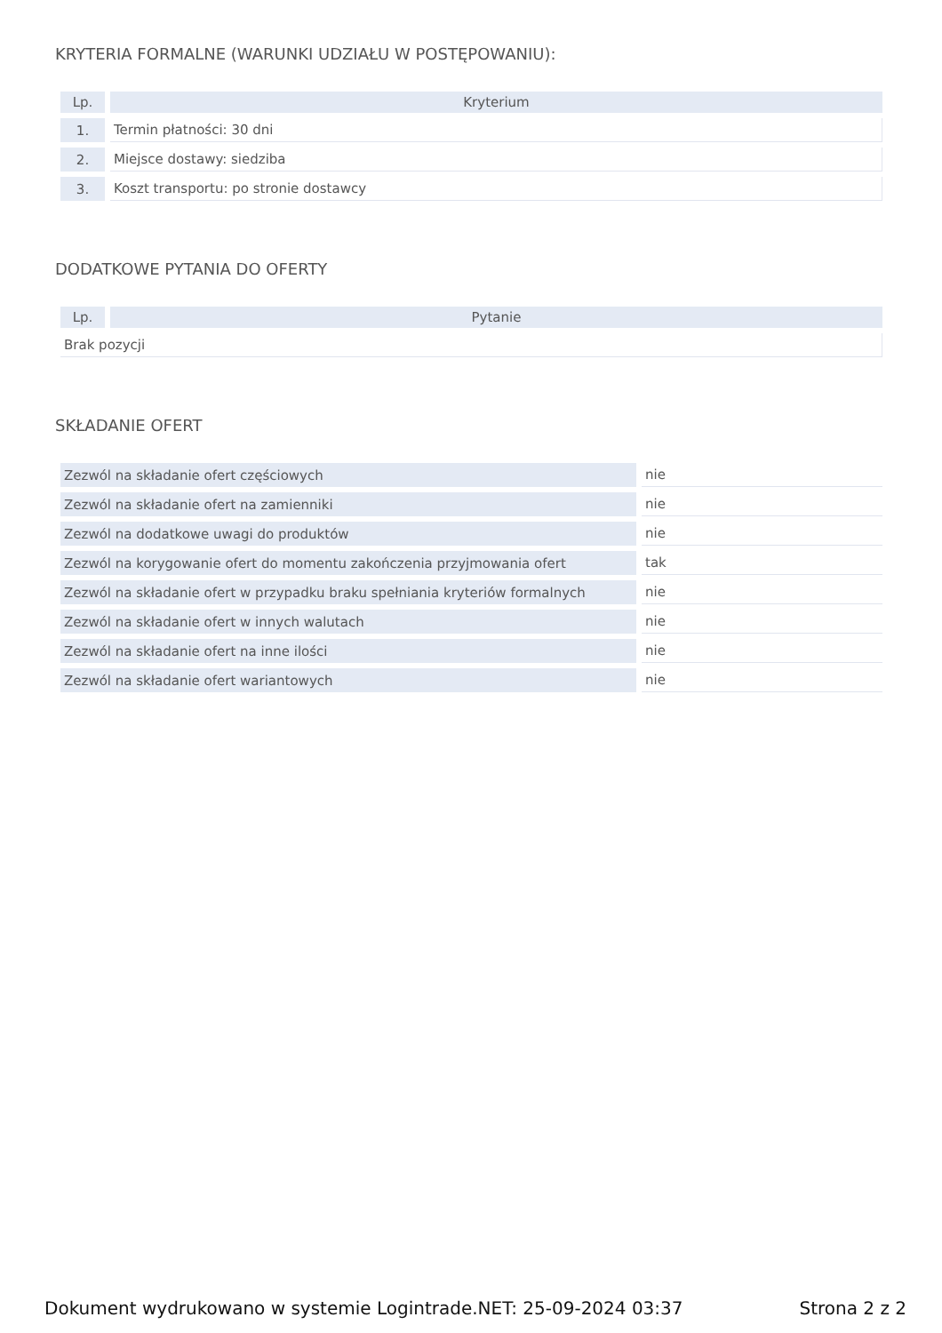KRYTERIA FORMALNE (WARUNKI UDZIAŁU W POSTĘPOWANIU):
| Lp. | Kryterium |
| --- | --- |
| 1. | Termin płatności: 30 dni |
| 2. | Miejsce dostawy: siedziba |
| 3. | Koszt transportu: po stronie dostawcy |
DODATKOWE PYTANIA DO OFERTY
| Lp. | Pytanie |
| --- | --- |
| Brak pozycji | |
SKŁADANIE OFERT
| Zezwól na składanie ofert częściowych | nie |
| Zezwól na składanie ofert na zamienniki | nie |
| Zezwól na dodatkowe uwagi do produktów | nie |
| Zezwól na korygowanie ofert do momentu zakończenia przyjmowania ofert | tak |
| Zezwól na składanie ofert w przypadku braku spełniania kryteriów formalnych | nie |
| Zezwól na składanie ofert w innych walutach | nie |
| Zezwól na składanie ofert na inne ilości | nie |
| Zezwól na składanie ofert wariantowych | nie |
Dokument wydrukowano w systemie Logintrade.NET: 25-09-2024 03:37 Strona 2 z 2